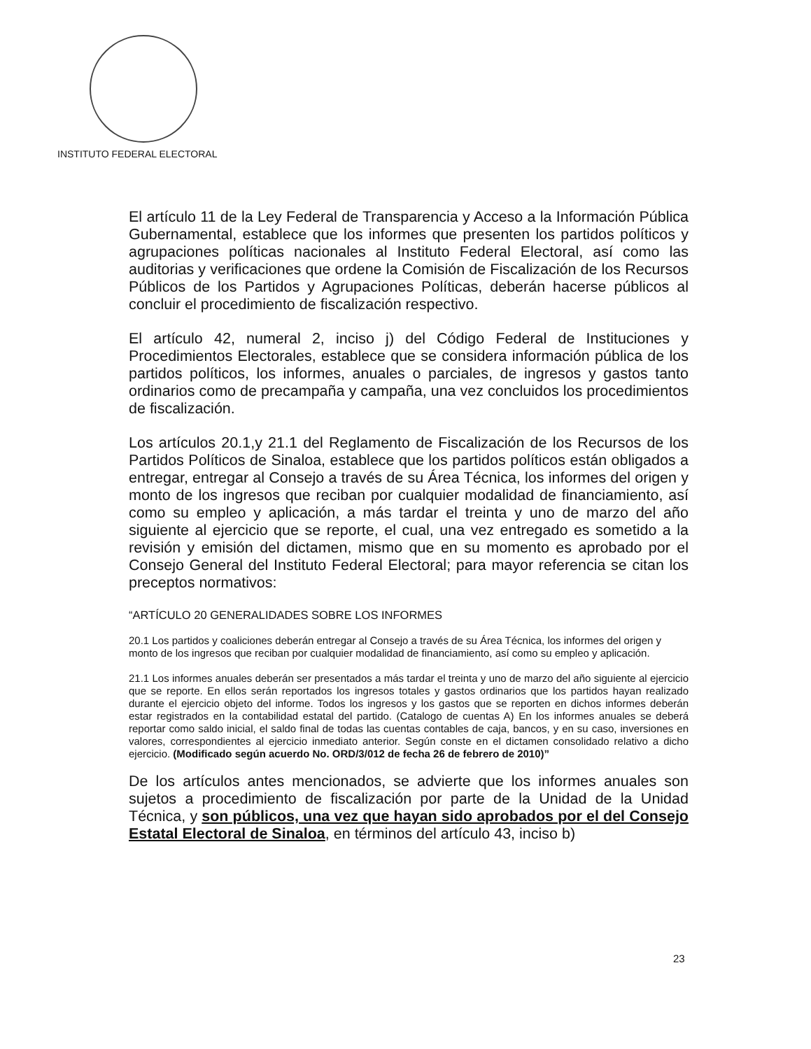INSTITUTO FEDERAL ELECTORAL
El artículo 11 de la Ley Federal de Transparencia y Acceso a la Información Pública Gubernamental, establece que los informes que presenten los partidos políticos y agrupaciones políticas nacionales al Instituto Federal Electoral, así como las auditorias y verificaciones que ordene la Comisión de Fiscalización de los Recursos Públicos de los Partidos y Agrupaciones Políticas, deberán hacerse públicos al concluir el procedimiento de fiscalización respectivo.
El artículo 42, numeral 2, inciso j) del Código Federal de Instituciones y Procedimientos Electorales, establece que se considera información pública de los partidos políticos, los informes, anuales o parciales, de ingresos y gastos tanto ordinarios como de precampaña y campaña, una vez concluidos los procedimientos de fiscalización.
Los artículos 20.1,y 21.1 del Reglamento de Fiscalización de los Recursos de los Partidos Políticos de Sinaloa, establece que los partidos políticos están obligados a entregar, entregar al Consejo a través de su Área Técnica, los informes del origen y monto de los ingresos que reciban por cualquier modalidad de financiamiento, así como su empleo y aplicación, a más tardar el treinta y uno de marzo del año siguiente al ejercicio que se reporte, el cual, una vez entregado es sometido a la revisión y emisión del dictamen, mismo que en su momento es aprobado por el Consejo General del Instituto Federal Electoral; para mayor referencia se citan los preceptos normativos:
“ARTÍCULO 20 GENERALIDADES SOBRE LOS INFORMES
20.1 Los partidos y coaliciones deberán entregar al Consejo a través de su Área Técnica, los informes del origen y monto de los ingresos que reciban por cualquier modalidad de financiamiento, así como su empleo y aplicación.
21.1 Los informes anuales deberán ser presentados a más tardar el treinta y uno de marzo del año siguiente al ejercicio que se reporte. En ellos serán reportados los ingresos totales y gastos ordinarios que los partidos hayan realizado durante el ejercicio objeto del informe. Todos los ingresos y los gastos que se reporten en dichos informes deberán estar registrados en la contabilidad estatal del partido. (Catalogo de cuentas A) En los informes anuales se deberá reportar como saldo inicial, el saldo final de todas las cuentas contables de caja, bancos, y en su caso, inversiones en valores, correspondientes al ejercicio inmediato anterior. Según conste en el dictamen consolidado relativo a dicho ejercicio. (Modificado según acuerdo No. ORD/3/012 de fecha 26 de febrero de 2010)”
De los artículos antes mencionados, se advierte que los informes anuales son sujetos a procedimiento de fiscalización por parte de la Unidad de la Unidad Técnica, y son públicos, una vez que hayan sido aprobados por el del Consejo Estatal Electoral de Sinaloa, en términos del artículo 43, inciso b)
23